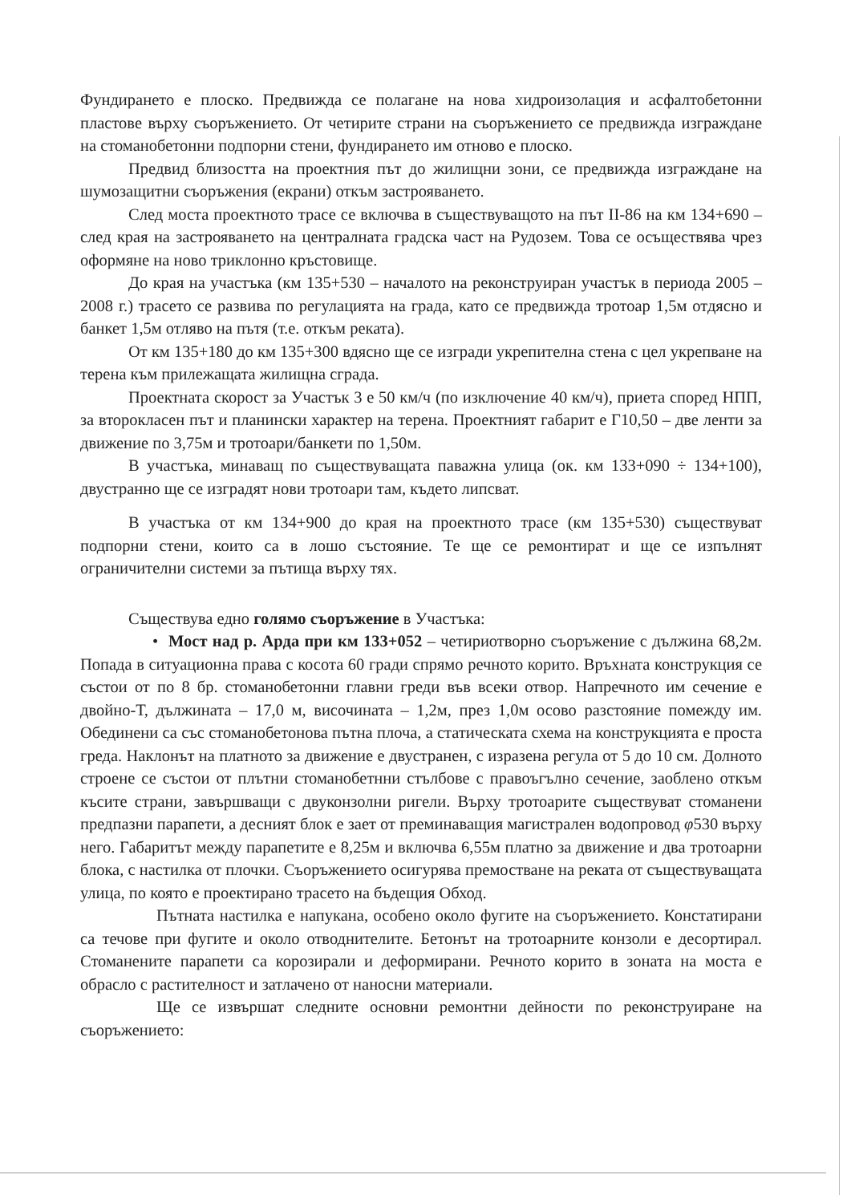Фундирането е плоско. Предвижда се полагане на нова хидроизолация и асфалтобетонни пластове върху съоръжението. От четирите страни на съоръжението се предвижда изграждане на стоманобетонни подпорни стени, фундирането им отново е плоско.
Предвид близостта на проектния път до жилищни зони, се предвижда изграждане на шумозащитни съоръжения (екрани) откъм застрояването.
След моста проектното трасе се включва в съществуващото на път II-86 на км 134+690 – след края на застрояването на централната градска част на Рудозем. Това се осъществява чрез оформяне на ново триклонно кръстовище.
До края на участъка (км 135+530 – началото на реконструиран участък в периода 2005 – 2008 г.) трасето се развива по регулацията на града, като се предвижда тротоар 1,5м отдясно и банкет 1,5м отляво на пътя (т.е. откъм реката).
От км 135+180 до км 135+300 вдясно ще се изгради укрепителна стена с цел укрепване на терена към прилежащата жилищна сграда.
Проектната скорост за Участък 3 е 50 км/ч (по изключение 40 км/ч), приета според НПП, за второкласен път и планински характер на терена. Проектният габарит е Г10,50 – две ленти за движение по 3,75м и тротоари/банкети по 1,50м.
В участъка, минаващ по съществуващата паважна улица (ок. км 133+090 ÷ 134+100), двустранно ще се изградят нови тротоари там, където липсват.
В участъка от км 134+900 до края на проектното трасе (км 135+530) съществуват подпорни стени, които са в лошо състояние. Те ще се ремонтират и ще се изпълнят ограничителни системи за пътища върху тях.
Съществува едно голямо съоръжение в Участъка:
• Мост над р. Арда при км 133+052 – четириотворно съоръжение с дължина 68,2м. Попада в ситуационна права с косота 60 гради спрямо речното корито. Връхната конструкция се състои от по 8 бр. стоманобетонни главни греди във всеки отвор. Напречното им сечение е двойно-Т, дължината – 17,0 м, височината – 1,2м, през 1,0м осово разстояние помежду им. Обединени са със стоманобетонова пътна плоча, а статическата схема на конструкцията е проста греда. Наклонът на платното за движение е двустранен, с изразена регула от 5 до 10 см. Долното строене се състои от плътни стоманобетнни стълбове с правоъгълно сечение, заоблено откъм късите страни, завършващи с двуконзолни ригели. Върху тротоарите съществуват стоманени предпазни парапети, а десният блок е зает от преминаващия магистрален водопровод φ530 върху него. Габаритът между парапетите е 8,25м и включва 6,55м платно за движение и два тротоарни блока, с настилка от плочки. Съоръжението осигурява премостване на реката от съществуващата улица, по която е проектирано трасето на бъдещия Обход.
Пътната настилка е напукана, особено около фугите на съоръжението. Констатирани са течове при фугите и около отводнителите. Бетонът на тротоарните конзоли е десортирал. Стоманените парапети са корозирали и деформирани. Речното корито в зоната на моста е обрасло с растителност и затлачено от наносни материали.
Ще се извършат следните основни ремонтни дейности по реконструиране на съоръжението: